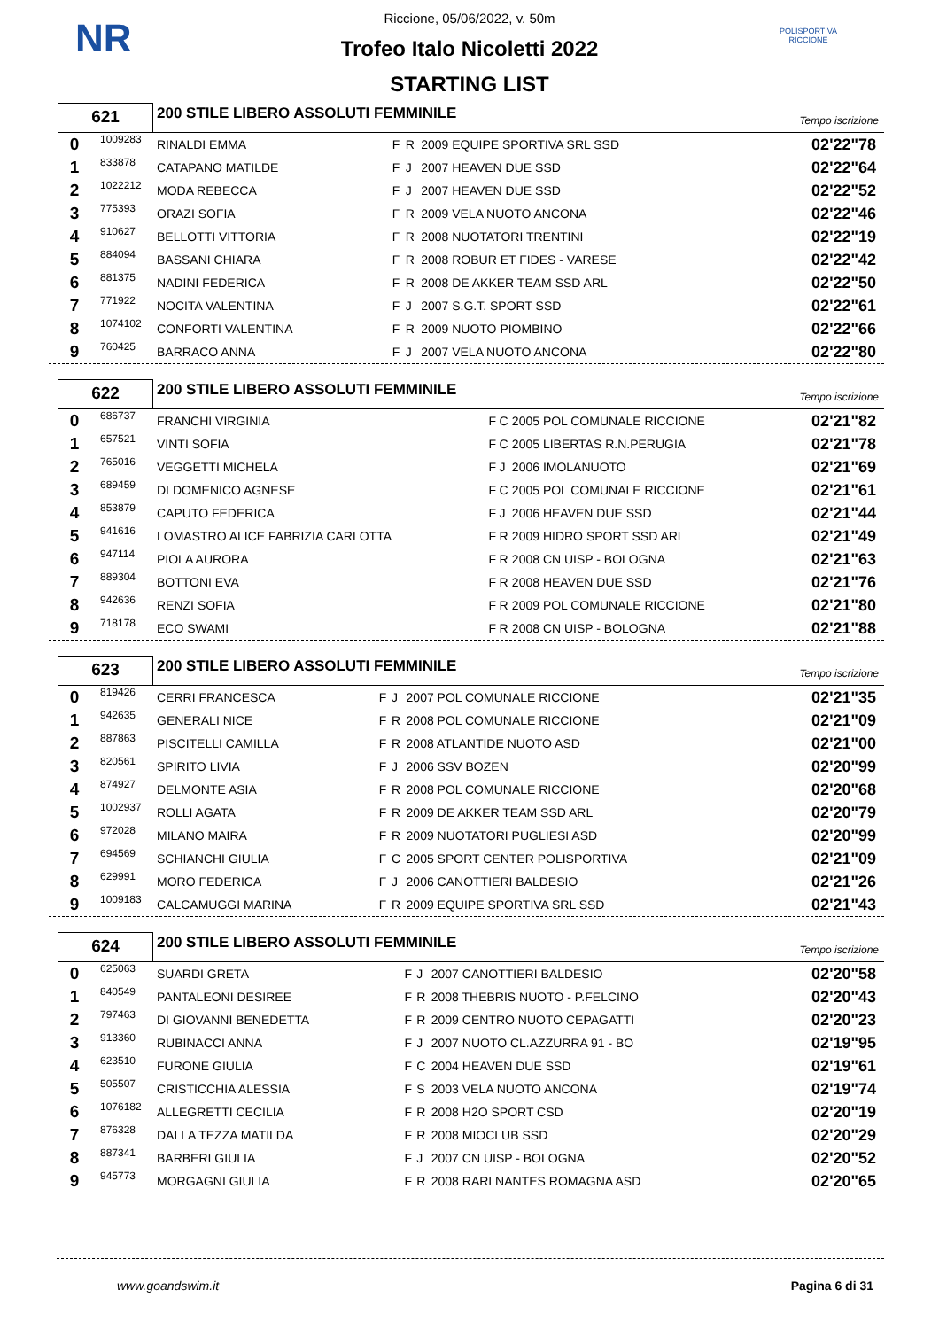NR
POLISPORTIVA RICCIONE
Riccione, 05/06/2022, v. 50m
Trofeo Italo Nicoletti 2022
STARTING LIST
621
200 STILE LIBERO ASSOLUTI FEMMINILE
Tempo iscrizione
| 0 | 1009283 | RINALDI EMMA | F | R | 2009 EQUIPE SPORTIVA SRL SSD | 02'22"78 |
| 1 | 833878 | CATAPANO MATILDE | F | J | 2007 HEAVEN DUE SSD | 02'22"64 |
| 2 | 1022212 | MODA REBECCA | F | J | 2007 HEAVEN DUE SSD | 02'22"52 |
| 3 | 775393 | ORAZI SOFIA | F | R | 2009 VELA NUOTO ANCONA | 02'22"46 |
| 4 | 910627 | BELLOTTI VITTORIA | F | R | 2008 NUOTATORI TRENTINI | 02'22"19 |
| 5 | 884094 | BASSANI CHIARA | F | R | 2008 ROBUR ET FIDES - VARESE | 02'22"42 |
| 6 | 881375 | NADINI FEDERICA | F | R | 2008 DE AKKER TEAM SSD ARL | 02'22"50 |
| 7 | 771922 | NOCITA VALENTINA | F | J | 2007 S.G.T. SPORT SSD | 02'22"61 |
| 8 | 1074102 | CONFORTI VALENTINA | F | R | 2009 NUOTO PIOMBINO | 02'22"66 |
| 9 | 760425 | BARRACO ANNA | F | J | 2007 VELA NUOTO ANCONA | 02'22"80 |
622
200 STILE LIBERO ASSOLUTI FEMMINILE
Tempo iscrizione
| 0 | 686737 | FRANCHI VIRGINIA | F | C | 2005 POL COMUNALE RICCIONE | 02'21"82 |
| 1 | 657521 | VINTI SOFIA | F | C | 2005 LIBERTAS R.N.PERUGIA | 02'21"78 |
| 2 | 765016 | VEGGETTI MICHELA | F | J | 2006 IMOLANUOTO | 02'21"69 |
| 3 | 689459 | DI DOMENICO AGNESE | F | C | 2005 POL COMUNALE RICCIONE | 02'21"61 |
| 4 | 853879 | CAPUTO FEDERICA | F | J | 2006 HEAVEN DUE SSD | 02'21"44 |
| 5 | 941616 | LOMASTRO ALICE FABRIZIA CARLOTTA | F | R | 2009 HIDRO SPORT SSD ARL | 02'21"49 |
| 6 | 947114 | PIOLA AURORA | F | R | 2008 CN UISP - BOLOGNA | 02'21"63 |
| 7 | 889304 | BOTTONI EVA | F | R | 2008 HEAVEN DUE SSD | 02'21"76 |
| 8 | 942636 | RENZI SOFIA | F | R | 2009 POL COMUNALE RICCIONE | 02'21"80 |
| 9 | 718178 | ECO SWAMI | F | R | 2008 CN UISP - BOLOGNA | 02'21"88 |
623
200 STILE LIBERO ASSOLUTI FEMMINILE
Tempo iscrizione
| 0 | 819426 | CERRI FRANCESCA | F | J | 2007 POL COMUNALE RICCIONE | 02'21"35 |
| 1 | 942635 | GENERALI NICE | F | R | 2008 POL COMUNALE RICCIONE | 02'21"09 |
| 2 | 887863 | PISCITELLI CAMILLA | F | R | 2008 ATLANTIDE NUOTO ASD | 02'21"00 |
| 3 | 820561 | SPIRITO LIVIA | F | J | 2006 SSV BOZEN | 02'20"99 |
| 4 | 874927 | DELMONTE ASIA | F | R | 2008 POL COMUNALE RICCIONE | 02'20"68 |
| 5 | 1002937 | ROLLI AGATA | F | R | 2009 DE AKKER TEAM SSD ARL | 02'20"79 |
| 6 | 972028 | MILANO MAIRA | F | R | 2009 NUOTATORI PUGLIESI ASD | 02'20"99 |
| 7 | 694569 | SCHIANCHI GIULIA | F | C | 2005 SPORT CENTER POLISPORTIVA | 02'21"09 |
| 8 | 629991 | MORO FEDERICA | F | J | 2006 CANOTTIERI BALDESIO | 02'21"26 |
| 9 | 1009183 | CALCAMUGGI MARINA | F | R | 2009 EQUIPE SPORTIVA SRL SSD | 02'21"43 |
624
200 STILE LIBERO ASSOLUTI FEMMINILE
Tempo iscrizione
| 0 | 625063 | SUARDI GRETA | F | J | 2007 CANOTTIERI BALDESIO | 02'20"58 |
| 1 | 840549 | PANTALEONI DESIREE | F | R | 2008 THEBRIS NUOTO - P.FELCINO | 02'20"43 |
| 2 | 797463 | DI GIOVANNI BENEDETTA | F | R | 2009 CENTRO NUOTO CEPAGATTI | 02'20"23 |
| 3 | 913360 | RUBINACCI ANNA | F | J | 2007 NUOTO CL.AZZURRA 91 - BO | 02'19"95 |
| 4 | 623510 | FURONE GIULIA | F | C | 2004 HEAVEN DUE SSD | 02'19"61 |
| 5 | 505507 | CRISTICCHIA ALESSIA | F | S | 2003 VELA NUOTO ANCONA | 02'19"74 |
| 6 | 1076182 | ALLEGRETTI CECILIA | F | R | 2008 H2O SPORT CSD | 02'20"19 |
| 7 | 876328 | DALLA TEZZA MATILDA | F | R | 2008 MIOCLUB SSD | 02'20"29 |
| 8 | 887341 | BARBERI GIULIA | F | J | 2007 CN UISP - BOLOGNA | 02'20"52 |
| 9 | 945773 | MORGAGNI GIULIA | F | R | 2008 RARI NANTES ROMAGNA ASD | 02'20"65 |
www.goandswim.it Pagina 6 di 31